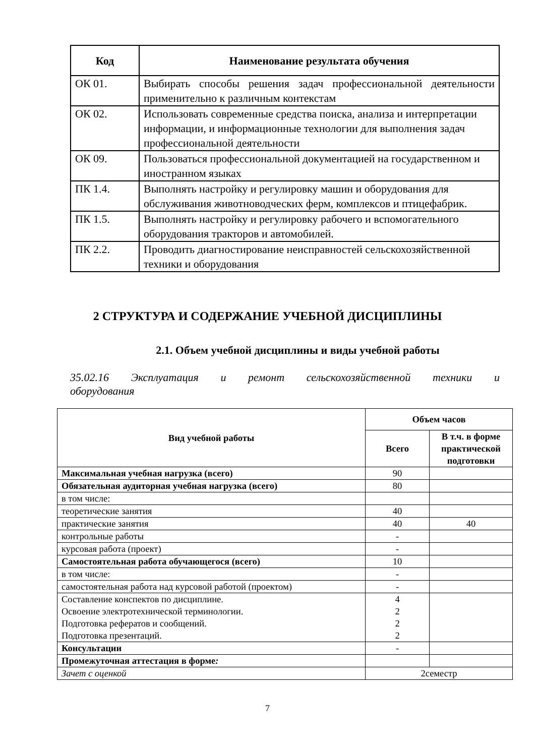| Код | Наименование результата обучения |
| --- | --- |
| ОК 01. | Выбирать способы решения задач профессиональной деятельности применительно к различным контекстам |
| ОК 02. | Использовать современные средства поиска, анализа и интерпретации информации, и информационные технологии для выполнения задач профессиональной деятельности |
| ОК 09. | Пользоваться профессиональной документацией на государственном и иностранном языках |
| ПК 1.4. | Выполнять настройку и регулировку машин и оборудования для обслуживания животноводческих ферм, комплексов и птицефабрик. |
| ПК 1.5. | Выполнять настройку и регулировку рабочего и вспомогательного оборудования тракторов и автомобилей. |
| ПК 2.2. | Проводить диагностирование неисправностей сельскохозяйственной техники и оборудования |
2 СТРУКТУРА И СОДЕРЖАНИЕ УЧЕБНОЙ ДИСЦИПЛИНЫ
2.1. Объем учебной дисциплины и виды учебной работы
35.02.16 Эксплуатация и ремонт сельскохозяйственной техники и
оборудования
| Вид учебной работы | Объем часов | |
| --- | --- | --- |
| | Всего | В т.ч. в форме практической подготовки |
| Максимальная учебная нагрузка (всего) | 90 | |
| Обязательная аудиторная учебная нагрузка (всего) | 80 | |
| в том числе: | | |
| теоретические занятия | 40 | |
| практические занятия | 40 | 40 |
| контрольные работы | - | |
| курсовая работа (проект) | - | |
| Самостоятельная работа обучающегося (всего) | 10 | |
| в том числе: | - | |
| самостоятельная работа над курсовой работой (проектом) | - | |
| Составление конспектов по дисциплине. Освоение электротехнической терминологии. Подготовка рефератов и сообщений. Подготовка презентаций. | 4 2 2 2 | |
| Консультации | - | |
| Промежуточная аттестация в форме : | | |
| Зачет с оценкой | 2семестр | |
7